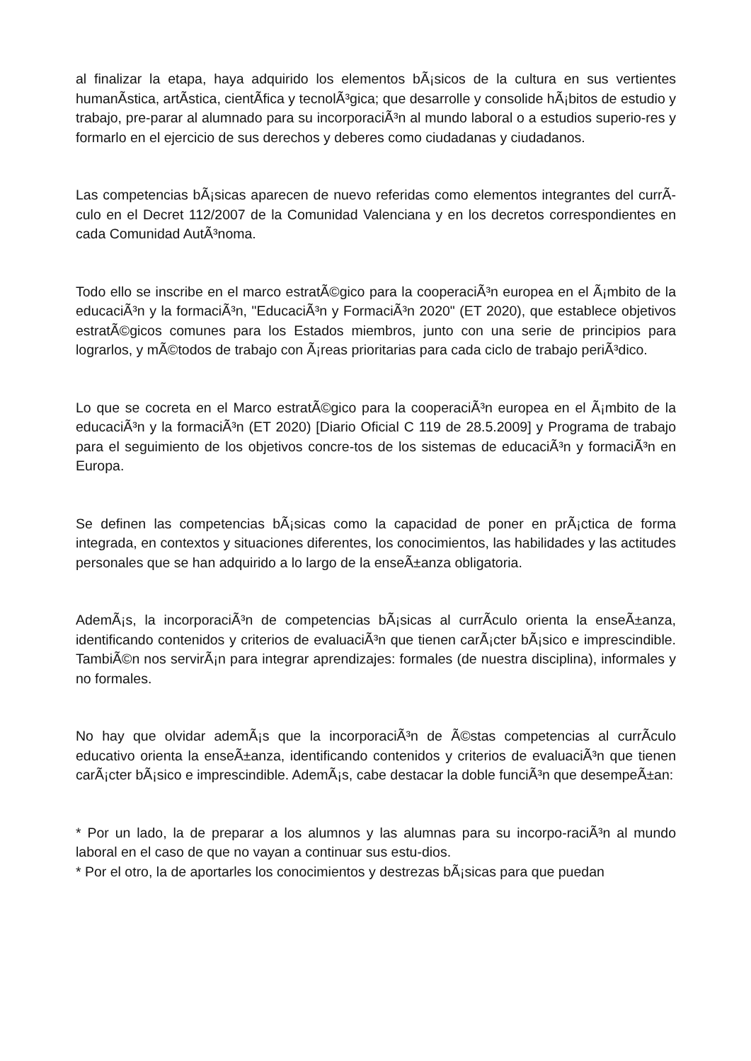al finalizar la etapa, haya adquirido los elementos bÃ¡sicos de la cultura en sus vertientes humanÃ­stica, artÃ­stica, cientÃ­­fica y tecnolÃ³gica; que desarrolle y consolide hÃ¡bitos de estudio y trabajo, pre-parar al alumnado para su incorporaciÃ³n al mundo laboral o a estudios superio-res y formarlo en el ejercicio de sus derechos y deberes como ciudadanas y ciudadanos.
Las competencias bÃ¡sicas aparecen de nuevo referidas como elementos integrantes del currÃ­culo en el Decret 112/2007 de la Comunidad Valenciana y en los decretos correspondientes en cada Comunidad AutÃ³noma.
Todo ello se inscribe en el marco estratÃ©gico para la cooperaciÃ³n europea en el Ã¡mbito de la educaciÃ³n y la formaciÃ³n, "EducaciÃ³n y FormaciÃ³n 2020" (ET 2020), que establece objetivos estratÃ©gicos comunes para los Estados miembros, junto con una serie de principios para lograrlos, y mÃ©todos de trabajo con Ã¡reas prioritarias para cada ciclo de trabajo periÃ³dico.
Lo que se cocreta en el Marco estratÃ©gico para la cooperaciÃ³n europea en el Ã¡mbito de la educaciÃ³n y la formaciÃ³n (ET 2020) [Diario Oficial C 119 de 28.5.2009] y Programa de trabajo para el seguimiento de los objetivos concre-tos de los sistemas de educaciÃ³n y formaciÃ³n en Europa.
Se definen las competencias bÃ¡sicas como la capacidad de poner en prÃ¡ctica de forma integrada, en contextos y situaciones diferentes, los conocimientos, las habilidades y las actitudes personales que se han adquirido a lo largo de la enseÃ±anza obligatoria.
AdemÃ¡s, la incorporaciÃ³n de competencias bÃ¡sicas al currÃ­culo orienta la enseÃ±anza, identificando contenidos y criterios de evaluaciÃ³n que tienen carÃ¡cter bÃ¡sico e imprescindible. TambiÃ©n nos servirÃ¡n para integrar aprendizajes: formales (de nuestra disciplina), informales y no formales.
No hay que olvidar ademÃ¡s que la incorporaciÃ³n de Ã©stas competencias al currÃ­culo educativo orienta la enseÃ±anza, identificando contenidos y criterios de evaluaciÃ³n que tienen carÃ¡cter bÃ¡sico e imprescindible. AdemÃ¡s, cabe destacar la doble funciÃ³n que desempeÃ±an:
* Por un lado, la de preparar a los alumnos y las alumnas para su incorpo-raciÃ³n al mundo laboral en el caso de que no vayan a continuar sus estu-dios.
* Por el otro, la de aportarles los conocimientos y destrezas bÃ¡sicas para que puedan